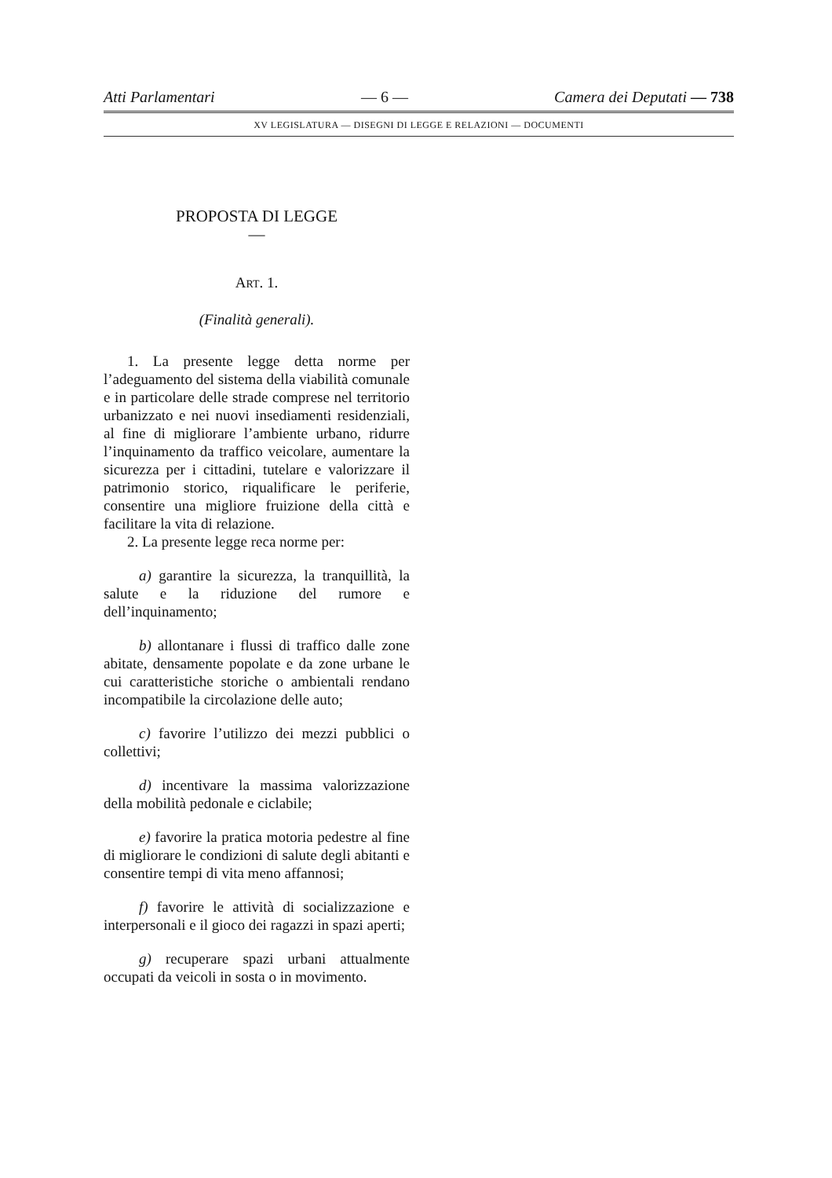Atti Parlamentari — 6 — Camera dei Deputati — 738
XV LEGISLATURA — DISEGNI DI LEGGE E RELAZIONI — DOCUMENTI
PROPOSTA DI LEGGE
—
ART. 1.
(Finalità generali).
1. La presente legge detta norme per l’adeguamento del sistema della viabilità comunale e in particolare delle strade comprese nel territorio urbanizzato e nei nuovi insediamenti residenziali, al fine di migliorare l’ambiente urbano, ridurre l’inquinamento da traffico veicolare, aumentare la sicurezza per i cittadini, tutelare e valorizzare il patrimonio storico, riqualificare le periferie, consentire una migliore fruizione della città e facilitare la vita di relazione.
2. La presente legge reca norme per:
a) garantire la sicurezza, la tranquillità, la salute e la riduzione del rumore e dell’inquinamento;
b) allontanare i flussi di traffico dalle zone abitate, densamente popolate e da zone urbane le cui caratteristiche storiche o ambientali rendano incompatibile la circolazione delle auto;
c) favorire l’utilizzo dei mezzi pubblici o collettivi;
d) incentivare la massima valorizzazione della mobilità pedonale e ciclabile;
e) favorire la pratica motoria pedestre al fine di migliorare le condizioni di salute degli abitanti e consentire tempi di vita meno affannosi;
f) favorire le attività di socializzazione e interpersonali e il gioco dei ragazzi in spazi aperti;
g) recuperare spazi urbani attualmente occupati da veicoli in sosta o in movimento.